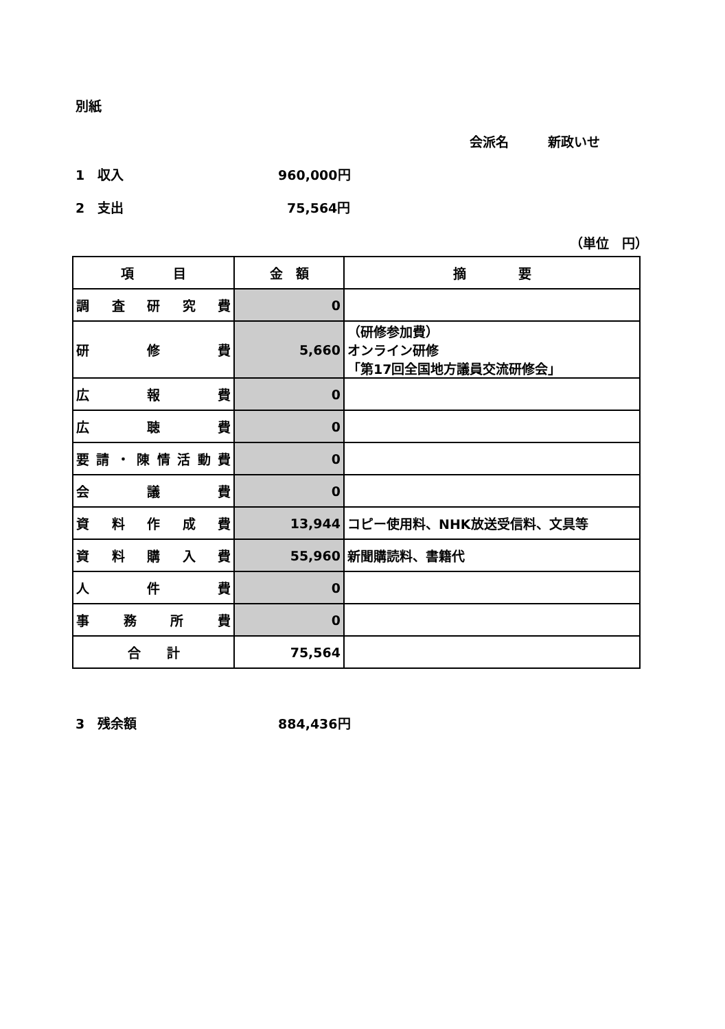別紙
会派名　　　新政いせ
1　収入 960,000円
2　支出 75,564円
（単位　円）
| 項 目 | 金 額 | 摘 要 |
| --- | --- | --- |
| 調査研究費 | 0 | |
| 研 修 費 | 5,660 | （研修参加費） オンライン研修 「第17回全国地方議員交流研修会」 |
| 広 報 費 | 0 | |
| 広 聴 費 | 0 | |
| 要請・陳情活動費 | 0 | |
| 会 議 費 | 0 | |
| 資料作成費 | 13,944 | コピー使用料、NHK放送受信料、文具等 |
| 資料購入費 | 55,960 | 新聞購読料、書籍代 |
| 人 件 費 | 0 | |
| 事務所費 | 0 | |
| 合 計 | 75,564 | |
3　残余額 884,436円